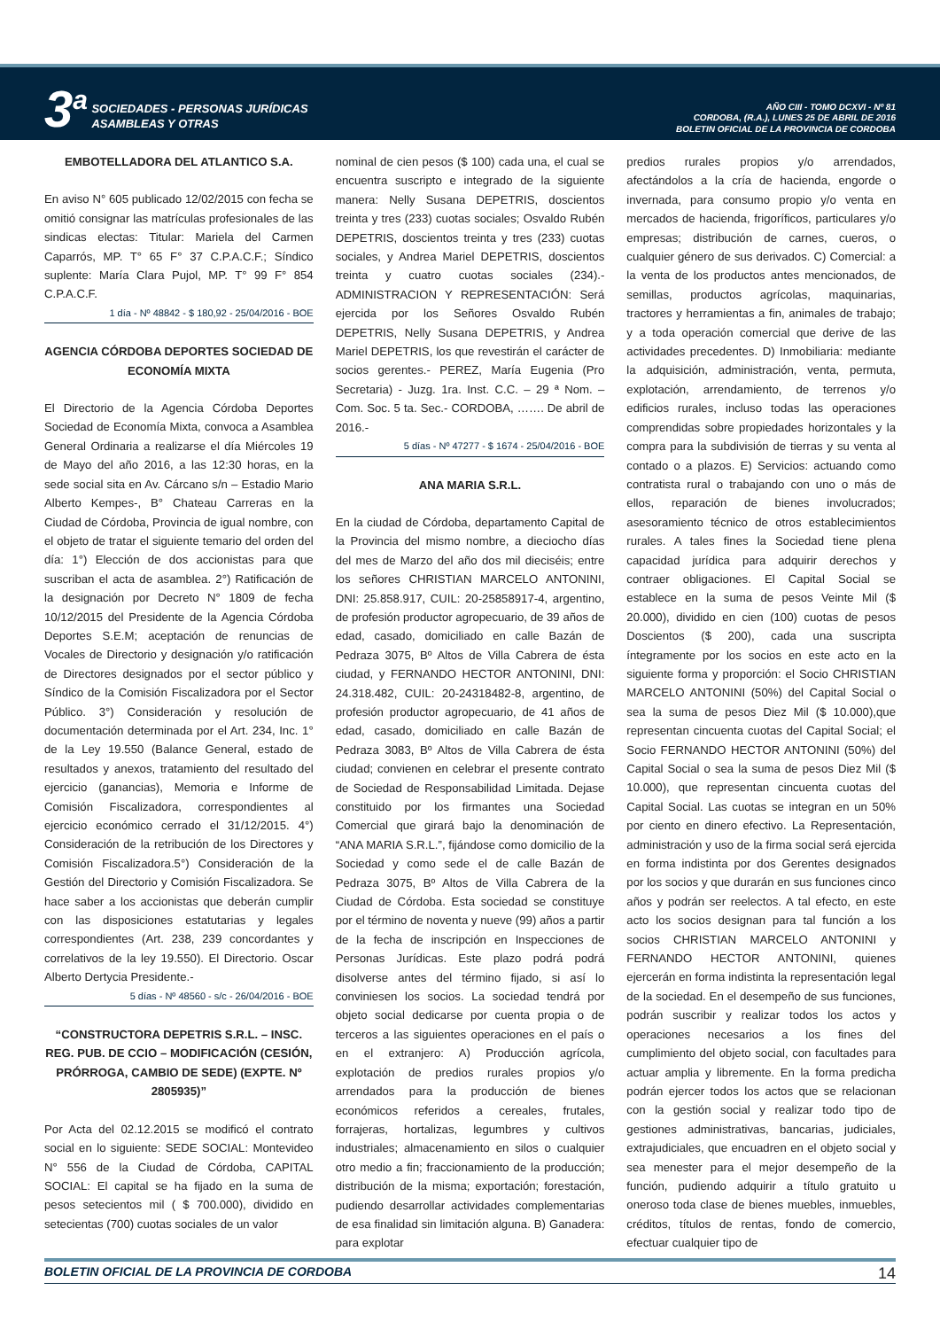3<sup>a</sup> SOCIEDADES - PERSONAS JURÍDICAS
ASAMBLEAS Y OTRAS
AÑO CIII - TOMO DCXVI - Nº 81
CORDOBA, (R.A.), LUNES 25 DE ABRIL DE 2016
BOLETIN OFICIAL DE LA PROVINCIA DE CORDOBA
EMBOTELLADORA DEL ATLANTICO S.A.
En aviso N° 605 publicado 12/02/2015 con fecha se omitió consignar las matrículas profesionales de las sindicas electas: Titular: Mariela del Carmen Caparrós, MP. T° 65 F° 37 C.P.A.C.F.; Síndico suplente: María Clara Pujol, MP. T° 99 F° 854 C.P.A.C.F.
1 día - Nº 48842 - $ 180,92 - 25/04/2016 - BOE
AGENCIA CÓRDOBA DEPORTES SOCIEDAD DE ECONOMÍA MIXTA
El Directorio de la Agencia Córdoba Deportes Sociedad de Economía Mixta, convoca a Asamblea General Ordinaria a realizarse el día Miércoles 19 de Mayo del año 2016, a las 12:30 horas, en la sede social sita en Av. Cárcano s/n – Estadio Mario Alberto Kempes-, B° Chateau Carreras en la Ciudad de Córdoba, Provincia de igual nombre, con el objeto de tratar el siguiente temario del orden del día: 1°) Elección de dos accionistas para que suscriban el acta de asamblea. 2°) Ratificación de la designación por Decreto N° 1809 de fecha 10/12/2015 del Presidente de la Agencia Córdoba Deportes S.E.M; aceptación de renuncias de Vocales de Directorio y designación y/o ratificación de Directores designados por el sector público y Síndico de la Comisión Fiscalizadora por el Sector Público. 3°) Consideración y resolución de documentación determinada por el Art. 234, Inc. 1° de la Ley 19.550 (Balance General, estado de resultados y anexos, tratamiento del resultado del ejercicio (ganancias), Memoria e Informe de Comisión Fiscalizadora, correspondientes al ejercicio económico cerrado el 31/12/2015. 4°) Consideración de la retribución de los Directores y Comisión Fiscalizadora.5°) Consideración de la Gestión del Directorio y Comisión Fiscalizadora. Se hace saber a los accionistas que deberán cumplir con las disposiciones estatutarias y legales correspondientes (Art. 238, 239 concordantes y correlativos de la ley 19.550). El Directorio. Oscar Alberto Dertycia Presidente.-
5 días - Nº 48560 - s/c - 26/04/2016 - BOE
“CONSTRUCTORA DEPETRIS S.R.L. – INSC. REG. PUB. DE CCIO – MODIFICACIÓN (CESIÓN, PRÓRROGA, CAMBIO DE SEDE) (EXPTE. Nº 2805935)”
Por Acta del 02.12.2015 se modificó el contrato social en lo siguiente: SEDE SOCIAL: Montevideo N° 556 de la Ciudad de Córdoba, CAPITAL SOCIAL: El capital se ha fijado en la suma de pesos setecientos mil ( $ 700.000), dividido en setecientas (700) cuotas sociales de un valor
nominal de cien pesos ($ 100) cada una, el cual se encuentra suscripto e integrado de la siguiente manera: Nelly Susana DEPETRIS, doscientos treinta y tres (233) cuotas sociales; Osvaldo Rubén DEPETRIS, doscientos treinta y tres (233) cuotas sociales, y Andrea Mariel DEPETRIS, doscientos treinta y cuatro cuotas sociales (234).- ADMINISTRACION Y REPRESENTACIÓN: Será ejercida por los Señores Osvaldo Rubén DEPETRIS, Nelly Susana DEPETRIS, y Andrea Mariel DEPETRIS, los que revestirán el carácter de socios gerentes.- PEREZ, María Eugenia (Pro Secretaria) - Juzg. 1ra. Inst. C.C. – 29 ª Nom. – Com. Soc. 5 ta. Sec.- CORDOBA, ……. De abril de 2016.-
5 días - Nº 47277 - $ 1674 - 25/04/2016 - BOE
ANA MARIA S.R.L.
En la ciudad de Córdoba, departamento Capital de la Provincia del mismo nombre, a dieciocho días del mes de Marzo del año dos mil dieciséis; entre los señores CHRISTIAN MARCELO ANTONINI, DNI: 25.858.917, CUIL: 20-25858917-4, argentino, de profesión productor agropecuario, de 39 años de edad, casado, domiciliado en calle Bazán de Pedraza 3075, Bº Altos de Villa Cabrera de ésta ciudad, y FERNANDO HECTOR ANTONINI, DNI: 24.318.482, CUIL: 20-24318482-8, argentino, de profesión productor agropecuario, de 41 años de edad, casado, domiciliado en calle Bazán de Pedraza 3083, Bº Altos de Villa Cabrera de ésta ciudad; convienen en celebrar el presente contrato de Sociedad de Responsabilidad Limitada. Dejase constituido por los firmantes una Sociedad Comercial que girará bajo la denominación de “ANA MARIA S.R.L.”, fijándose como domicilio de la Sociedad y como sede el de calle Bazán de Pedraza 3075, Bº Altos de Villa Cabrera de la Ciudad de Córdoba. Esta sociedad se constituye por el término de noventa y nueve (99) años a partir de la fecha de inscripción en Inspecciones de Personas Jurídicas. Este plazo podrá podrá disolverse antes del término fijado, si así lo conviniesen los socios. La sociedad tendrá por objeto social dedicarse por cuenta propia o de terceros a las siguientes operaciones en el país o en el extranjero: A) Producción agrícola, explotación de predios rurales propios y/o arrendados para la producción de bienes económicos referidos a cereales, frutales, forrajeras, hortalizas, legumbres y cultivos industriales; almacenamiento en silos o cualquier otro medio a fin; fraccionamiento de la producción; distribución de la misma; exportación; forestación, pudiendo desarrollar actividades complementarias de esa finalidad sin limitación alguna. B) Ganadera: para explotar
predios rurales propios y/o arrendados, afectándolos a la cría de hacienda, engorde o invernada, para consumo propio y/o venta en mercados de hacienda, frigoríficos, particulares y/o empresas; distribución de carnes, cueros, o cualquier género de sus derivados. C) Comercial: a la venta de los productos antes mencionados, de semillas, productos agrícolas, maquinarias, tractores y herramientas a fin, animales de trabajo; y a toda operación comercial que derive de las actividades precedentes. D) Inmobiliaria: mediante la adquisición, administración, venta, permuta, explotación, arrendamiento, de terrenos y/o edificios rurales, incluso todas las operaciones comprendidas sobre propiedades horizontales y la compra para la subdivisión de tierras y su venta al contado o a plazos. E) Servicios: actuando como contratista rural o trabajando con uno o más de ellos, reparación de bienes involucrados; asesoramiento técnico de otros establecimientos rurales. A tales fines la Sociedad tiene plena capacidad jurídica para adquirir derechos y contraer obligaciones. El Capital Social se establece en la suma de pesos Veinte Mil ($ 20.000), dividido en cien (100) cuotas de pesos Doscientos ($ 200), cada una suscripta íntegramente por los socios en este acto en la siguiente forma y proporción: el Socio CHRISTIAN MARCELO ANTONINI (50%) del Capital Social o sea la suma de pesos Diez Mil ($ 10.000),que representan cincuenta cuotas del Capital Social; el Socio FERNANDO HECTOR ANTONINI (50%) del Capital Social o sea la suma de pesos Diez Mil ($ 10.000), que representan cincuenta cuotas del Capital Social. Las cuotas se integran en un 50% por ciento en dinero efectivo. La Representación, administración y uso de la firma social será ejercida en forma indistinta por dos Gerentes designados por los socios y que durarán en sus funciones cinco años y podrán ser reelectos. A tal efecto, en este acto los socios designan para tal función a los socios CHRISTIAN MARCELO ANTONINI y FERNANDO HECTOR ANTONINI, quienes ejercerán en forma indistinta la representación legal de la sociedad. En el desempeño de sus funciones, podrán suscribir y realizar todos los actos y operaciones necesarios a los fines del cumplimiento del objeto social, con facultades para actuar amplia y libremente. En la forma predicha podrán ejercer todos los actos que se relacionan con la gestión social y realizar todo tipo de gestiones administrativas, bancarias, judiciales, extrajudiciales, que encuadren en el objeto social y sea menester para el mejor desempeño de la función, pudiendo adquirir a título gratuito u oneroso toda clase de bienes muebles, inmuebles, créditos, títulos de rentas, fondo de comercio, efectuar cualquier tipo de
BOLETIN OFICIAL DE LA PROVINCIA DE CORDOBA 14